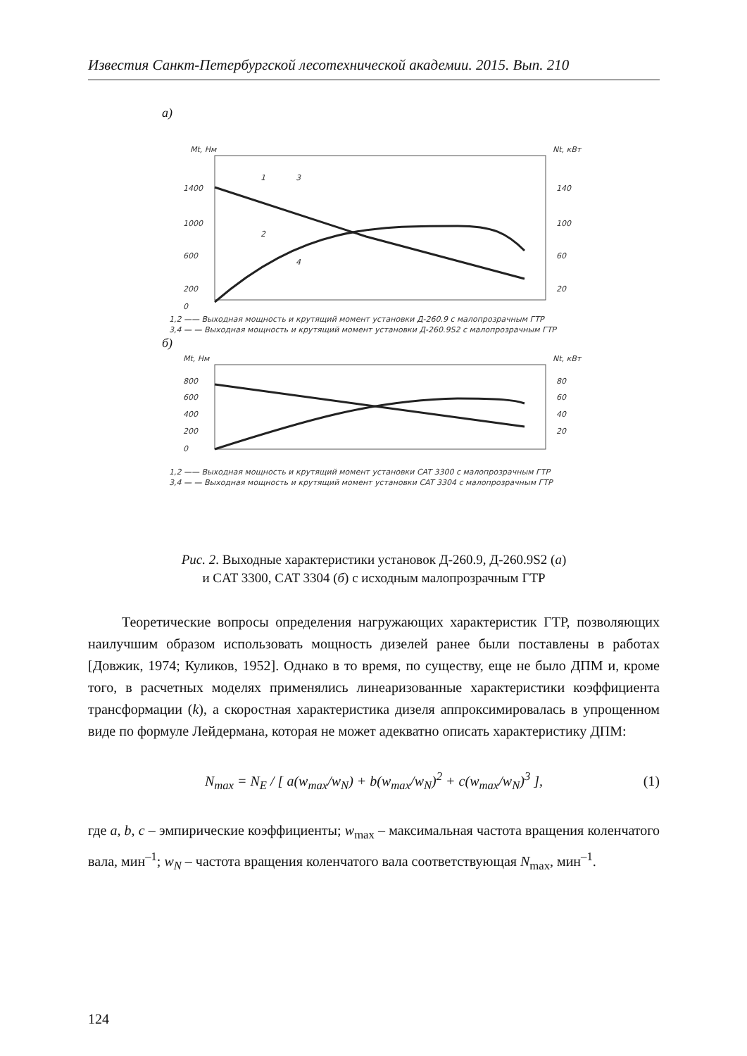Известия Санкт-Петербургской лесотехнической академии. 2015. Вып. 210
а)
Mt, Нм
Nt, кВт
1400
1000
600
200
0
140
100
60
20
1
3
2
4
1,2 —— Выходная мощность и крутящий момент установки Д-260.9 с малопрозрачным ГТР
3,4 — — Выходная мощность и крутящий момент установки Д-260.9S2 с малопрозрачным ГТР
б)
Mt, Нм
Nt, кВт
800
600
400
200
0
80
60
40
20
1,2 —— Выходная мощность и крутящий момент установки CAT 3300 с малопрозрачным ГТР
3,4 — — Выходная мощность и крутящий момент установки CAT 3304 с малопрозрачным ГТР
Рис. 2. Выходные характеристики установок Д-260.9, Д-260.9S2 (а)
и CAT 3300, CAT 3304 (б) с исходным малопрозрачным ГТР
Теоретические вопросы определения нагружающих характеристик ГТР, позволяющих наилучшим образом использовать мощность дизелей ранее были поставлены в работах [Довжик, 1974; Куликов, 1952]. Однако в то время, по существу, еще не было ДПМ и, кроме того, в расчетных моделях применялись линеаризованные характеристики коэффициента трансформации (k), а скоростная характеристика дизеля аппроксимировалась в упрощенном виде по формуле Лейдермана, которая не может адекватно описать характеристику ДПМ:
N<sub>max</sub> = N<sub>E</sub> / [ a(w<sub>max</sub>/w<sub>N</sub>) + b(w<sub>max</sub>/w<sub>N</sub>)<sup>2</sup> + c(w<sub>max</sub>/w<sub>N</sub>)<sup>3</sup> ], (1)
где a, b, c – эмпирические коэффициенты; w<sub>max</sub> – максимальная частота вращения коленчатого вала, мин<sup>–1</sup>; w<sub>N</sub> – частота вращения коленчатого вала соответствующая N<sub>max</sub>, мин<sup>–1</sup>.
124